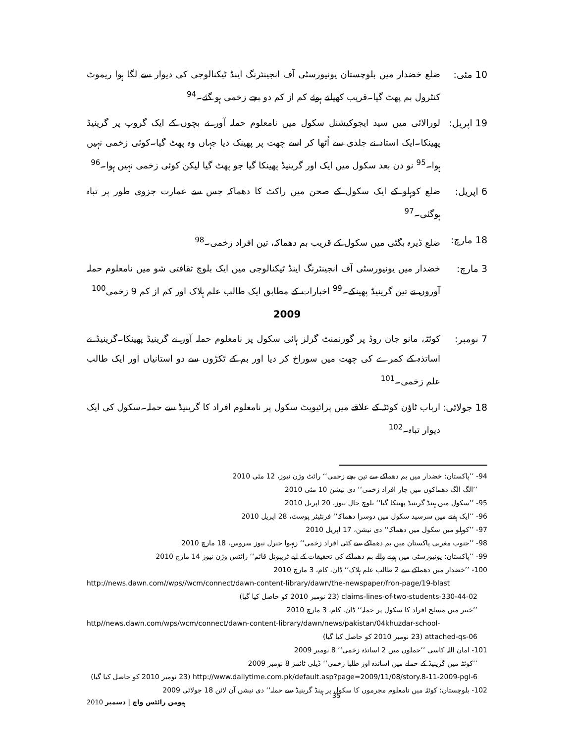10 مئی: ضلع خضدار میں بلوچستان یونیورسٹی آف انجینئرنگ اینڈ ٹیکنالوجی کی دیوار سے لگا ہوا ریموٹ کنٹرول بم پھٹ گیا۔قریب کھیلتے ہوئے کم از کم دو بچے زخمی ہو گئے۔<sup>94</sup>
19 اپریل:
لورالائی میں سید ایجوکیشنل سکول میں نامعلوم حملہ آور نے بچوں کے ایک گروپ پر گرینیڈ پھینکا۔ایک استاد نے جلدی سے اُٹھا کر اسے چھت پر پھینک دیا جہاں وہ پھٹ گیا۔کوئی زخمی نہیں ہوا۔<sup>95</sup> نو دن بعد سکول میں ایک اور گرینیڈ پھینکا گیا جو پھٹ گیا لیکن کوئی زخمی نہیں ہوا۔<sup>96</sup>
6 اپریل: ضلع کوہلو کے ایک سکول کے صحن میں راکٹ کا دھماکہ جس سے عمارت جزوی طور پر تباہ ہوگئی۔<sup>97</sup>
18 مارچ: ضلع ڈیرہ بگٹی میں سکول کے قریب بم دھماکہ، تین افراد زخمی۔<sup>98</sup>
3 مارچ: خضدار میں یونیورسٹی آف انجینئرنگ اینڈ ٹیکنالوجی میں ایک بلوچ ثقافتی شو میں نامعلوم حملہ آوروں نے تین گرینیڈ پھینکے۔<sup>99</sup> اخبارات کے مطابق ایک طالب علم ہلاک اور کم از کم 9 زخمی<sup>100</sup>
2009
7 نومبر: کوئٹہ، مانو جان روڈ پر گورنمنٹ گرلز ہائی سکول پر نامعلوم حملہ آور نے گرینیڈ پھینکا۔گرینیڈ نے اساتذہ کے کمرے کی چھت میں سوراخ کر دیا اور بم کے ٹکڑوں سے دو استانیاں اور ایک طالب علم زخمی۔<sup>101</sup>
18 جولائی:
ارباب ٹاؤن کوئٹہ کے علاقے میں پرائیویٹ سکول پر نامعلوم افراد کا گرینیڈ سے حملہ۔سکول کی ایک دیوار تباہ۔<sup>102</sup>
94- ’’پاکستان: خضدار میں بم دھماکے سے تین بچے زخمی‘‘ رائٹ وژن نیوز، 12 مئی 2010
’’الگ الگ دھماکوں میں چار افراد زخمی‘‘ دی نیشن 10 مئی 2010
95- ’’سکول میں ہینڈ گرینیڈ پھینکا گیا‘‘ بلوچ حال نیوز، 20 اپریل 2010
96- ’’ایک ہفتے میں سرسید سکول میں دوسرا دھماکہ‘‘ فرنٹیئر پوسٹ، 28 اپریل 2010
97- ’’کوہلو میں سکول میں دھماکہ‘‘ دی نیشن، 17 اپریل 2010
98- ’’جنوب مغربی پاکستان میں بم دھماکے سے کئی افراد زخمی‘‘ زنہوا جنرل نیوز سروس، 18 مارچ 2010
99- ’’پاکستان: یونیورسٹی میں ہونے والے بم دھماکے کی تحقیقات کے لیے ٹریبونل قائم‘‘ رائٹس وژن نیوز 14 مارچ 2010
100- ’’خضدار میں دھماکے سے 2 طالب علم ہلاک‘‘ ڈان، کام، 3 مارچ 2010
http://news.dawn.com//wps//wcm/connect/dawn-content-library/dawn/the-newspaper/fron-page/19-blast
claims-lines-of-two-students-330-44-02 (23 نومبر 2010 کو حاصل کیا گیا)
’’خیبر میں مسلح افراد کا سکول پر حملہ‘‘ ڈان. کام، 3 مارچ 2010
http//news.dawn.com/wps/wcm/connect/dawn-content-library/dawn/news/pakistan/04khuzdar-school-
attached-qs-06 (23 نومبر 2010 کو حاصل کیا گیا)
101- امان اللہ کاسی ’’حملوں میں 2 اساتذہ زخمی‘‘ 8 نومبر 2009
’’کوئٹہ میں گرینیڈ کے حملے میں اساتذہ اور طلبا زخمی‘‘ ڈیلی ٹائمز 8 نومبر 2009
http://www.dailytime.com.pk/default.asp?page=2009/11/08/story.8-11-2009-pgl-6 (23 نومبر 2010 کو حاصل کیا گیا)
102- بلوچستان: کوئٹہ میں نامعلوم مجرموں کا سکول پر ہینڈ گرینیڈ سے حملہ‘‘ دی نیشن آن لائن 18 جولائی 2009
ہیومن رائٹس واچ | دسمبر 2010 35